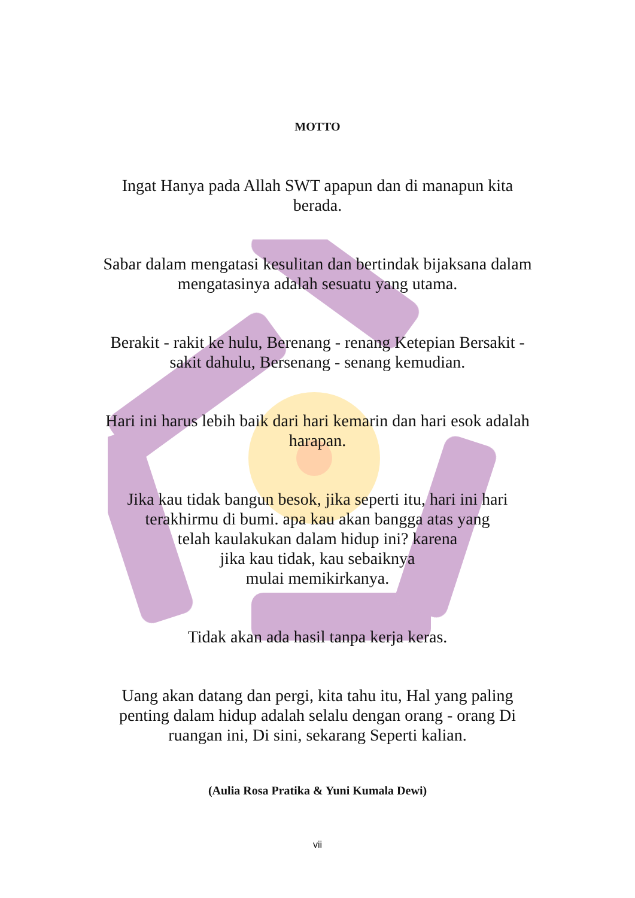MOTTO
Ingat Hanya pada Allah SWT apapun dan di manapun kita berada.
Sabar dalam mengatasi kesulitan dan bertindak bijaksana dalam mengatasinya adalah sesuatu yang utama.
Berakit - rakit ke hulu, Berenang - renang Ketepian Bersakit - sakit dahulu, Bersenang - senang kemudian.
Hari ini harus lebih baik dari hari kemarin dan hari esok adalah harapan.
Jika kau tidak bangun besok, jika seperti itu, hari ini hari terakhirmu di bumi. apa kau akan bangga atas yang
telah kaulakukan dalam hidup ini? karena
jika kau tidak, kau sebaiknya
mulai memikirkanya.
Tidak akan ada hasil tanpa kerja keras.
Uang akan datang dan pergi, kita tahu itu, Hal yang paling penting dalam hidup adalah selalu dengan orang - orang Di ruangan ini, Di sini, sekarang Seperti kalian.
(Aulia Rosa Pratika & Yuni Kumala Dewi)
vii